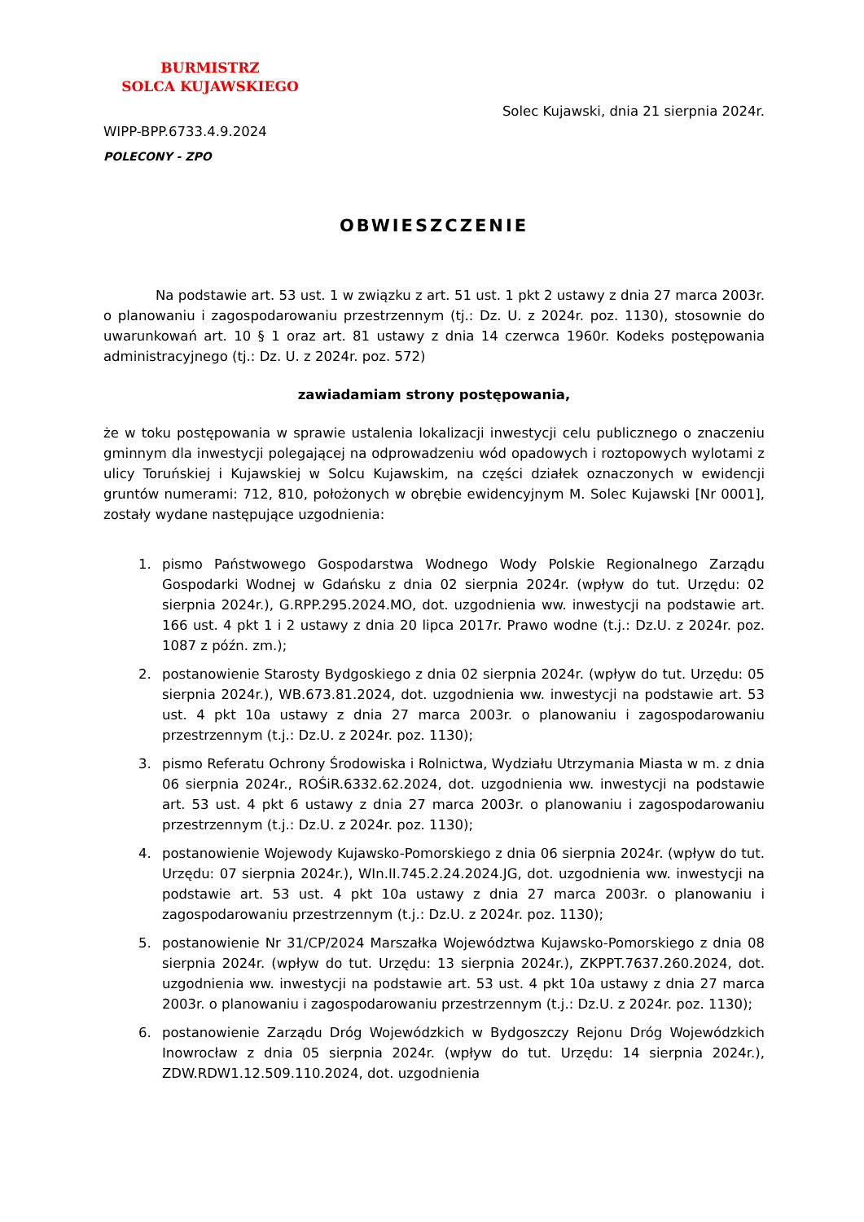BURMISTRZ
SOLCA KUJAWSKIEGO
Solec Kujawski, dnia 21 sierpnia 2024r.
WIPP-BPP.6733.4.9.2024
POLECONY - ZPO
OBWIESZCZENIE
Na podstawie art. 53 ust. 1 w związku z art. 51 ust. 1 pkt 2 ustawy z dnia 27 marca 2003r. o planowaniu i zagospodarowaniu przestrzennym (tj.: Dz. U. z 2024r. poz. 1130), stosownie do uwarunkowań art. 10 § 1 oraz art. 81 ustawy z dnia 14 czerwca 1960r. Kodeks postępowania administracyjnego (tj.: Dz. U. z 2024r. poz. 572)
zawiadamiam strony postępowania,
że w toku postępowania w sprawie ustalenia lokalizacji inwestycji celu publicznego o znaczeniu gminnym dla inwestycji polegającej na odprowadzeniu wód opadowych i roztopowych wylotami z ulicy Toruńskiej i Kujawskiej w Solcu Kujawskim, na części działek oznaczonych w ewidencji gruntów numerami: 712, 810, położonych w obrębie ewidencyjnym M. Solec Kujawski [Nr 0001], zostały wydane następujące uzgodnienia:
1. pismo Państwowego Gospodarstwa Wodnego Wody Polskie Regionalnego Zarządu Gospodarki Wodnej w Gdańsku z dnia 02 sierpnia 2024r. (wpływ do tut. Urzędu: 02 sierpnia 2024r.), G.RPP.295.2024.MO, dot. uzgodnienia ww. inwestycji na podstawie art. 166 ust. 4 pkt 1 i 2 ustawy z dnia 20 lipca 2017r. Prawo wodne (t.j.: Dz.U. z 2024r. poz. 1087 z późn. zm.);
2. postanowienie Starosty Bydgoskiego z dnia 02 sierpnia 2024r. (wpływ do tut. Urzędu: 05 sierpnia 2024r.), WB.673.81.2024, dot. uzgodnienia ww. inwestycji na podstawie art. 53 ust. 4 pkt 10a ustawy z dnia 27 marca 2003r. o planowaniu i zagospodarowaniu przestrzennym (t.j.: Dz.U. z 2024r. poz. 1130);
3. pismo Referatu Ochrony Środowiska i Rolnictwa, Wydziału Utrzymania Miasta w m. z dnia 06 sierpnia 2024r., ROŚiR.6332.62.2024, dot. uzgodnienia ww. inwestycji na podstawie art. 53 ust. 4 pkt 6 ustawy z dnia 27 marca 2003r. o planowaniu i zagospodarowaniu przestrzennym (t.j.: Dz.U. z 2024r. poz. 1130);
4. postanowienie Wojewody Kujawsko-Pomorskiego z dnia 06 sierpnia 2024r. (wpływ do tut. Urzędu: 07 sierpnia 2024r.), WIn.II.745.2.24.2024.JG, dot. uzgodnienia ww. inwestycji na podstawie art. 53 ust. 4 pkt 10a ustawy z dnia 27 marca 2003r. o planowaniu i zagospodarowaniu przestrzennym (t.j.: Dz.U. z 2024r. poz. 1130);
5. postanowienie Nr 31/CP/2024 Marszałka Województwa Kujawsko-Pomorskiego z dnia 08 sierpnia 2024r. (wpływ do tut. Urzędu: 13 sierpnia 2024r.), ZKPPT.7637.260.2024, dot. uzgodnienia ww. inwestycji na podstawie art. 53 ust. 4 pkt 10a ustawy z dnia 27 marca 2003r. o planowaniu i zagospodarowaniu przestrzennym (t.j.: Dz.U. z 2024r. poz. 1130);
6. postanowienie Zarządu Dróg Wojewódzkich w Bydgoszczy Rejonu Dróg Wojewódzkich Inowrocław z dnia 05 sierpnia 2024r. (wpływ do tut. Urzędu: 14 sierpnia 2024r.), ZDW.RDW1.12.509.110.2024, dot. uzgodnienia